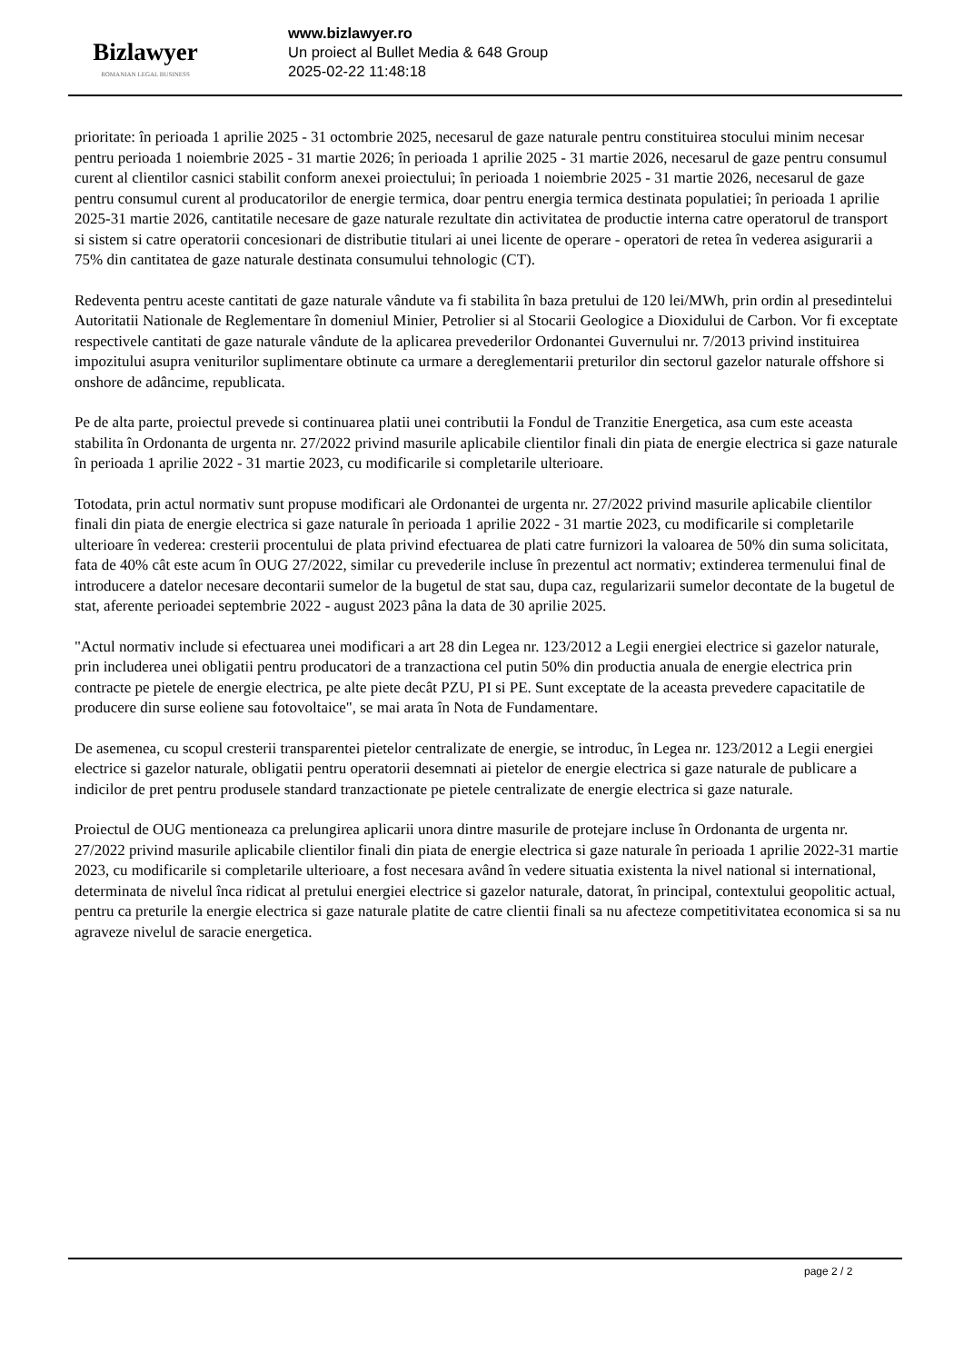Bizlawyer
ROMANIAN LEGAL BUSINESS
www.bizlawyer.ro
Un proiect al Bullet Media & 648 Group
2025-02-22 11:48:18
prioritate: în perioada 1 aprilie 2025 - 31 octombrie 2025, necesarul de gaze naturale pentru constituirea stocului minim necesar pentru perioada 1 noiembrie 2025 - 31 martie 2026; în perioada 1 aprilie 2025 - 31 martie 2026, necesarul de gaze pentru consumul curent al clientilor casnici stabilit conform anexei proiectului; în perioada 1 noiembrie 2025 - 31 martie 2026, necesarul de gaze pentru consumul curent al producatorilor de energie termica, doar pentru energia termica destinata populatiei; în perioada 1 aprilie 2025-31 martie 2026, cantitatile necesare de gaze naturale rezultate din activitatea de productie interna catre operatorul de transport si sistem si catre operatorii concesionari de distributie titulari ai unei licente de operare - operatori de retea în vederea asigurarii a 75% din cantitatea de gaze naturale destinata consumului tehnologic (CT).
Redeventa pentru aceste cantitati de gaze naturale vândute va fi stabilita în baza pretului de 120 lei/MWh, prin ordin al presedintelui Autoritatii Nationale de Reglementare în domeniul Minier, Petrolier si al Stocarii Geologice a Dioxidului de Carbon. Vor fi exceptate respectivele cantitati de gaze naturale vândute de la aplicarea prevederilor Ordonantei Guvernului nr. 7/2013 privind instituirea impozitului asupra veniturilor suplimentare obtinute ca urmare a dereglementarii preturilor din sectorul gazelor naturale offshore si onshore de adâncime, republicata.
Pe de alta parte, proiectul prevede si continuarea platii unei contributii la Fondul de Tranzitie Energetica, asa cum este aceasta stabilita în Ordonanta de urgenta nr. 27/2022 privind masurile aplicabile clientilor finali din piata de energie electrica si gaze naturale în perioada 1 aprilie 2022 - 31 martie 2023, cu modificarile si completarile ulterioare.
Totodata, prin actul normativ sunt propuse modificari ale Ordonantei de urgenta nr. 27/2022 privind masurile aplicabile clientilor finali din piata de energie electrica si gaze naturale în perioada 1 aprilie 2022 - 31 martie 2023, cu modificarile si completarile ulterioare în vederea: cresterii procentului de plata privind efectuarea de plati catre furnizori la valoarea de 50% din suma solicitata, fata de 40% cât este acum în OUG 27/2022, similar cu prevederile incluse în prezentul act normativ; extinderea termenului final de introducere a datelor necesare decontarii sumelor de la bugetul de stat sau, dupa caz, regularizarii sumelor decontate de la bugetul de stat, aferente perioadei septembrie 2022 - august 2023 pâna la data de 30 aprilie 2025.
"Actul normativ include si efectuarea unei modificari a art 28 din Legea nr. 123/2012 a Legii energiei electrice si gazelor naturale, prin includerea unei obligatii pentru producatori de a tranzactiona cel putin 50% din productia anuala de energie electrica prin contracte pe pietele de energie electrica, pe alte piete decât PZU, PI si PE. Sunt exceptate de la aceasta prevedere capacitatile de producere din surse eoliene sau fotovoltaice", se mai arata în Nota de Fundamentare.
De asemenea, cu scopul cresterii transparentei pietelor centralizate de energie, se introduc, în Legea nr. 123/2012 a Legii energiei electrice si gazelor naturale, obligatii pentru operatorii desemnati ai pietelor de energie electrica si gaze naturale de publicare a indicilor de pret pentru produsele standard tranzactionate pe pietele centralizate de energie electrica si gaze naturale.
Proiectul de OUG mentioneaza ca prelungirea aplicarii unora dintre masurile de protejare incluse în Ordonanta de urgenta nr. 27/2022 privind masurile aplicabile clientilor finali din piata de energie electrica si gaze naturale în perioada 1 aprilie 2022-31 martie 2023, cu modificarile si completarile ulterioare, a fost necesara având în vedere situatia existenta la nivel national si international, determinata de nivelul înca ridicat al pretului energiei electrice si gazelor naturale, datorat, în principal, contextului geopolitic actual, pentru ca preturile la energie electrica si gaze naturale platite de catre clientii finali sa nu afecteze competitivitatea economica si sa nu agraveze nivelul de saracie energetica.
page 2 / 2